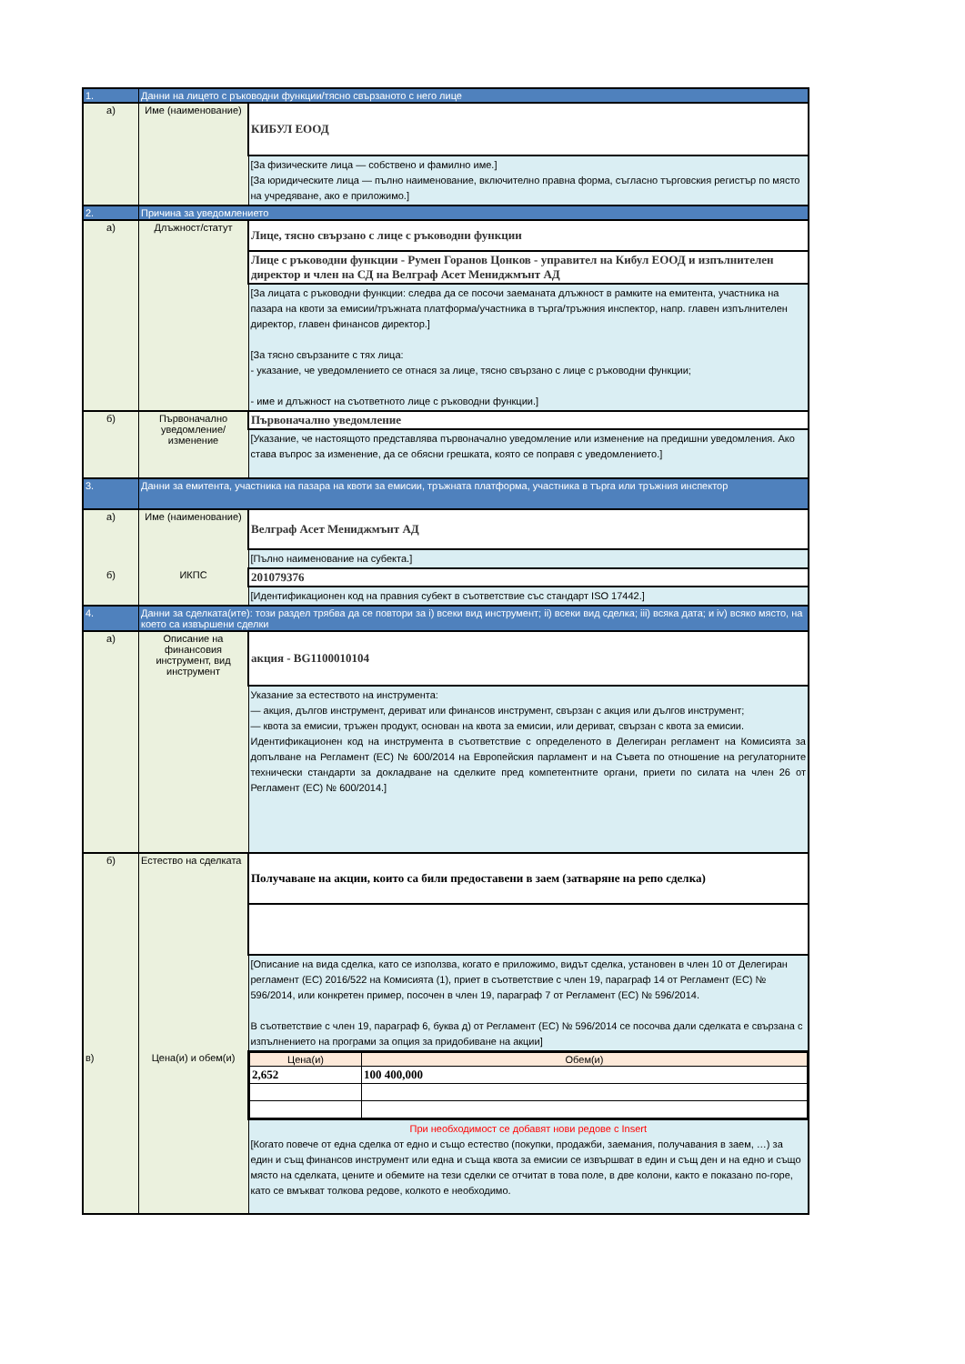| 1. | Данни на лицето с ръководни функции/тясно свързаното с него лице | |
| а) | Име (наименование) | КИБУЛ ЕООД |
| | | [За физическите лица — собствено и фамилно име.] [За юридическите лица — пълно наименование, включително правна форма, съгласно търговския регистър по място на учредяване, ако е приложимо.] |
| 2. | Причина за уведомлението | |
| а) | Длъжност/статут | Лице, тясно свързано с лице с ръководни функции |
| | | Лице с ръководни функции - Румен Горанов Цонков - управител на Кибул ЕООД и изпълнителен директор и член на СД на Велграф Асет Мениджмънт АД |
| | | [За лицата с ръководни функции: следва да се посочи заеманата длъжност в рамките на емитента, участника на пазара на квоти за емисии/тръжната платформа/участника в търга/тръжния инспектор, напр. главен изпълнителен директор, главен финансов директор.] [За тясно свързаните с тях лица: - указание, че уведомлението се отнася за лице, тясно свързано с лице с ръководни функции; - име и длъжност на съответното лице с ръководни функции.] |
| б) | Първоначално уведомление/изменение | Първоначално уведомление |
| | | [Указание, че настоящото представлява първоначално уведомление или изменение на предишни уведомления. Ако става въпрос за изменение, да се обясни грешката, която се поправя с уведомлението.] |
| 3. | Данни за емитента, участника на пазара на квоти за емисии, тръжната платформа, участника в търга или тръжния инспектор | |
| а) | Име (наименование) | Велграф Асет Мениджмънт АД |
| | | [Пълно наименование на субекта.] |
| б) | ИКПС | 201079376 |
| | | [Идентификационен код на правния субект в съответствие със стандарт ISO 17442.] |
| 4. | Данни за сделката(ите): този раздел трябва да се повтори за i) всеки вид инструмент; ii) всеки вид сделка; iii) всяка дата; и iv) всяко място, на което са извършени сделки | |
| а) | Описание на финансовия инструмент, вид инструмент | акция - BG1100010104 |
| | | Указание за естеството на инструмента: — акция, дългов инструмент, дериват или финансов инструмент, свързан с акция или дългов инструмент; — квота за емисии, тръжен продукт, основан на квота за емисии, или дериват, свързан с квота за емисии. Идентификационен код на инструмента в съответствие с определеното в Делегиран регламент на Комисията за допълване на Регламент (ЕС) № 600/2014 на Европейския парламент и на Съвета по отношение на регулаторните технически стандарти за докладване на сделките пред компетентните органи, приети по силата на член 26 от Регламент (ЕС) № 600/2014.] |
| б) | Естество на сделката | Получаване на акции, които са били предоставени в заем (затваряне на репо сделка) |
| | | [Описание на вида сделка, като се използва, когато е приложимо, видът сделка, установен в член 10 от Делегиран регламент (ЕС) 2016/522 на Комисията (1), приет в съответствие с член 19, параграф 14 от Регламент (ЕС) № 596/2014, или конкретен пример, посочен в член 19, параграф 7 от Регламент (ЕС) № 596/2014. В съответствие с член 19, параграф 6, буква д) от Регламент (ЕС) № 596/2014 се посочва дали сделката е свързана с изпълнението на програми за опция за придобиване на акции] |
| в) | Цена(и) и обем(и) | / Цена(и) / Обем(и) / / --- / --- / / 2,652 / 100 400,000 / |
| | | При необходимост се добавят нови редове с Insert [Когато повече от една сделка от едно и също естество (покупки, продажби, заемания, получавания в заем, …) за един и същ финансов инструмент или една и съща квота за емисии се извършват в един и същ ден и на едно и също място на сделката, цените и обемите на тези сделки се отчитат в това поле, в две колони, както е показано по-горе, като се вмъкват толкова редове, колкото е необходимо. |